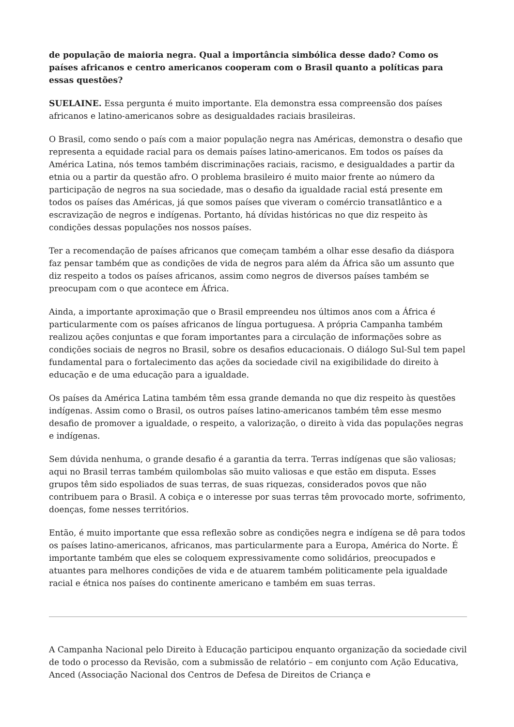de população de maioria negra. Qual a importância simbólica desse dado? Como os países africanos e centro americanos cooperam com o Brasil quanto a políticas para essas questões?
SUELAINE. Essa pergunta é muito importante. Ela demonstra essa compreensão dos países africanos e latino-americanos sobre as desigualdades raciais brasileiras.
O Brasil, como sendo o país com a maior população negra nas Américas, demonstra o desafio que representa a equidade racial para os demais países latino-americanos. Em todos os países da América Latina, nós temos também discriminações raciais, racismo, e desigualdades a partir da etnia ou a partir da questão afro. O problema brasileiro é muito maior frente ao número da participação de negros na sua sociedade, mas o desafio da igualdade racial está presente em todos os países das Américas, já que somos países que viveram o comércio transatlântico e a escravização de negros e indígenas. Portanto, há dívidas históricas no que diz respeito às condições dessas populações nos nossos países.
Ter a recomendação de países africanos que começam também a olhar esse desafio da diáspora faz pensar também que as condições de vida de negros para além da África são um assunto que diz respeito a todos os países africanos, assim como negros de diversos países também se preocupam com o que acontece em África.
Ainda, a importante aproximação que o Brasil empreendeu nos últimos anos com a África é particularmente com os países africanos de língua portuguesa. A própria Campanha também realizou ações conjuntas e que foram importantes para a circulação de informações sobre as condições sociais de negros no Brasil, sobre os desafios educacionais. O diálogo Sul-Sul tem papel fundamental para o fortalecimento das ações da sociedade civil na exigibilidade do direito à educação e de uma educação para a igualdade.
Os países da América Latina também têm essa grande demanda no que diz respeito às questões indígenas. Assim como o Brasil, os outros países latino-americanos também têm esse mesmo desafio de promover a igualdade, o respeito, a valorização, o direito à vida das populações negras e indígenas.
Sem dúvida nenhuma, o grande desafio é a garantia da terra. Terras indígenas que são valiosas; aqui no Brasil terras também quilombolas são muito valiosas e que estão em disputa. Esses grupos têm sido espoliados de suas terras, de suas riquezas, considerados povos que não contribuem para o Brasil. A cobiça e o interesse por suas terras têm provocado morte, sofrimento, doenças, fome nesses territórios.
Então, é muito importante que essa reflexão sobre as condições negra e indígena se dê para todos os países latino-americanos, africanos, mas particularmente para a Europa, América do Norte. É importante também que eles se coloquem expressivamente como solidários, preocupados e atuantes para melhores condições de vida e de atuarem também politicamente pela igualdade racial e étnica nos países do continente americano e também em suas terras.
A Campanha Nacional pelo Direito à Educação participou enquanto organização da sociedade civil de todo o processo da Revisão, com a submissão de relatório – em conjunto com Ação Educativa, Anced (Associação Nacional dos Centros de Defesa de Direitos de Criança e